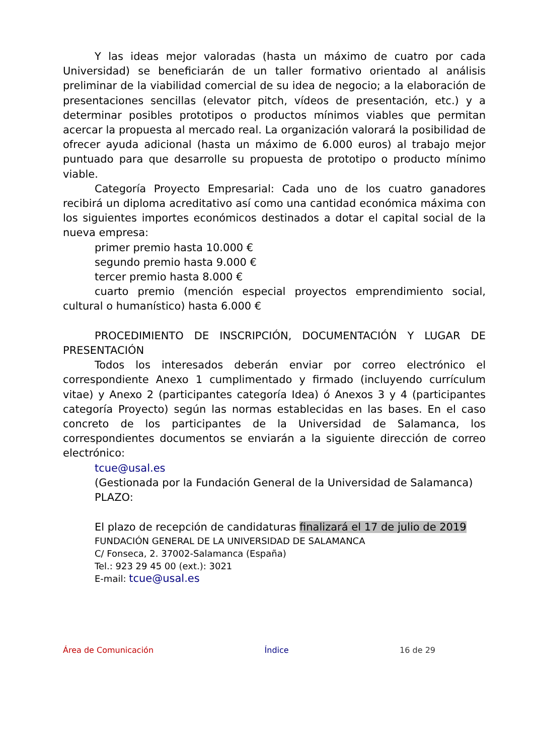Y las ideas mejor valoradas (hasta un máximo de cuatro por cada Universidad) se beneficiarán de un taller formativo orientado al análisis preliminar de la viabilidad comercial de su idea de negocio; a la elaboración de presentaciones sencillas (elevator pitch, vídeos de presentación, etc.) y a determinar posibles prototipos o productos mínimos viables que permitan acercar la propuesta al mercado real. La organización valorará la posibilidad de ofrecer ayuda adicional (hasta un máximo de 6.000 euros) al trabajo mejor puntuado para que desarrolle su propuesta de prototipo o producto mínimo viable.
Categoría Proyecto Empresarial: Cada uno de los cuatro ganadores recibirá un diploma acreditativo así como una cantidad económica máxima con los siguientes importes económicos destinados a dotar el capital social de la nueva empresa:
primer premio hasta 10.000 €
segundo premio hasta 9.000 €
tercer premio hasta 8.000 €
cuarto premio (mención especial proyectos emprendimiento social, cultural o humanístico) hasta 6.000 €
PROCEDIMIENTO DE INSCRIPCIÓN, DOCUMENTACIÓN Y LUGAR DE PRESENTACIÓN
Todos los interesados deberán enviar por correo electrónico el correspondiente Anexo 1 cumplimentado y firmado (incluyendo currículum vitae) y Anexo 2 (participantes categoría Idea) ó Anexos 3 y 4 (participantes categoría Proyecto) según las normas establecidas en las bases. En el caso concreto de los participantes de la Universidad de Salamanca, los correspondientes documentos se enviarán a la siguiente dirección de correo electrónico:
tcue@usal.es
(Gestionada por la Fundación General de la Universidad de Salamanca)
PLAZO:
El plazo de recepción de candidaturas finalizará el 17 de julio de 2019
FUNDACIÓN GENERAL DE LA UNIVERSIDAD DE SALAMANCA
C/ Fonseca, 2. 37002-Salamanca (España)
Tel.: 923 29 45 00 (ext.): 3021
E-mail: tcue@usal.es
Área de Comunicación Índice 16 de 29